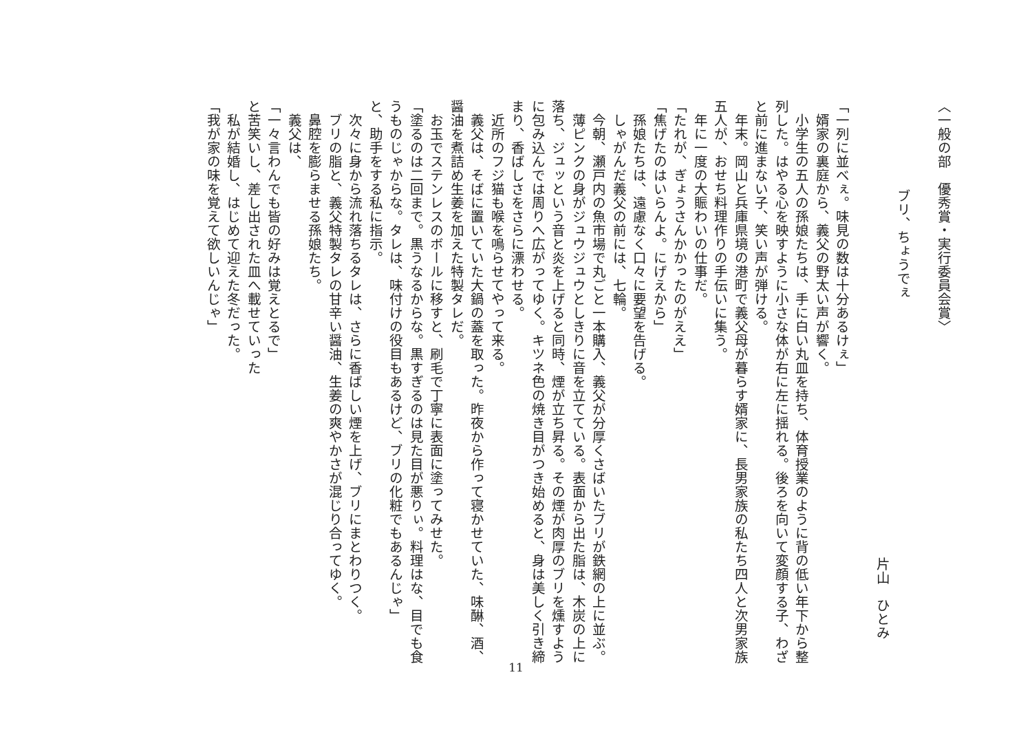〈一般の部　優秀賞・実行委員会賞〉
ブリ、ちょうでぇ
片山　ひとみ
「一列に並べぇ。味見の数は十分あるけぇ」
　婿家の裏庭から、義父の野太い声が響く。
　小学生の五人の孫娘たちは、手に白い丸皿を持ち、体育授業のように背の低い年下から整列した。はやる心を映すように小さな体が右に左に揺れる。後ろを向いて変顔する子、わざと前に進まない子、笑い声が弾ける。
　年末。岡山と兵庫県境の港町で義父母が暮らす婿家に、長男家族の私たち四人と次男家族五人が、おせち料理作りの手伝いに集う。
　年に一度の大賑わいの仕事だ。
「たれが、ぎょうさんかかったのがええ」
「焦げたのはいらんよ。にげえから」
　孫娘たちは、遠慮なく口々に要望を告げる。
　しゃがんだ義父の前には、七輪。
　今朝、瀬戸内の魚市場で丸ごと一本購入、義父が分厚くさばいたブリが鉄網の上に並ぶ。
　薄ピンクの身がジュウジュウとしきりに音を立てている。表面から出た脂は、木炭の上に落ち、ジュッという音と炎を上げると同時、煙が立ち昇る。その煙が肉厚のブリを燻すように包み込んでは周りへ広がってゆく。キツネ色の焼き目がつき始めると、身は美しく引き締まり、香ばしさをさらに漂わせる。
　近所のフジ猫も喉を鳴らせてやって来る。
　義父は、そばに置いていた大鍋の蓋を取った。昨夜から作って寝かせていた、味醂、酒、醤油を煮詰め生姜を加えた特製タレだ。
　お玉でステンレスのボールに移すと、刷毛で丁寧に表面に塗ってみせた。
「塗るのは二回まで。黒うなるからな。黒すぎるのは見た目が悪りぃ。料理はな、目でも食うものじゃからな。タレは、味付けの役目もあるけど、ブリの化粧でもあるんじゃ」
と、助手をする私に指示。
　次々に身から流れ落ちるタレは、さらに香ばしい煙を上げ、ブリにまとわりつく。
　ブリの脂と、義父特製タレの甘辛い醤油、生姜の爽やかさが混じり合ってゆく。
　鼻腔を膨らませる孫娘たち。
　義父は、
「一々言わんでも皆の好みは覚えとるで」
と苦笑いし、差し出された皿へ載せていった
　私が結婚し、はじめて迎えた冬だった。
「我が家の味を覚えて欲しいんじゃ」
11